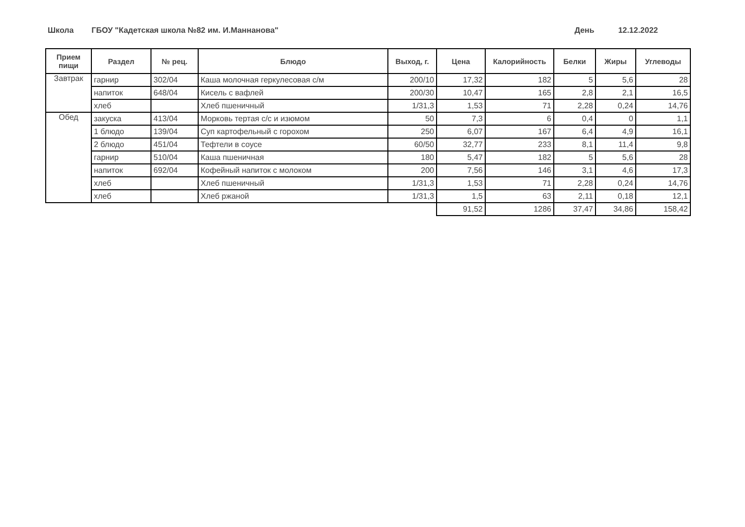Школа
ГБОУ "Кадетская школа №82 им. И.Маннанова"
День 12.12.2022
| Прием пищи | Раздел | № рец. | Блюдо | Выход, г. | Цена | Калорийность | Белки | Жиры | Углеводы |
| --- | --- | --- | --- | --- | --- | --- | --- | --- | --- |
| Завтрак | гарнир | 302/04 | Каша молочная геркулесовая с/м | 200/10 | 17,32 | 182 | 5 | 5,6 | 28 |
| | напиток | 648/04 | Кисель с вафлей | 200/30 | 10,47 | 165 | 2,8 | 2,1 | 16,5 |
| | хлеб | | Хлеб пшеничный | 1/31,3 | 1,53 | 71 | 2,28 | 0,24 | 14,76 |
| Обед | закуска | 413/04 | Морковь тертая с/с и изюмом | 50 | 7,3 | 6 | 0,4 | 0 | 1,1 |
| | 1 блюдо | 139/04 | Суп картофельный с горохом | 250 | 6,07 | 167 | 6,4 | 4,9 | 16,1 |
| | 2 блюдо | 451/04 | Тефтели в соусе | 60/50 | 32,77 | 233 | 8,1 | 11,4 | 9,8 |
| | гарнир | 510/04 | Каша пшеничная | 180 | 5,47 | 182 | 5 | 5,6 | 28 |
| | напиток | 692/04 | Кофейный напиток с молоком | 200 | 7,56 | 146 | 3,1 | 4,6 | 17,3 |
| | хлеб | | Хлеб пшеничный | 1/31,3 | 1,53 | 71 | 2,28 | 0,24 | 14,76 |
| | хлеб | | Хлеб ржаной | 1/31,3 | 1,5 | 63 | 2,11 | 0,18 | 12,1 |
| | | | | | 91,52 | 1286 | 37,47 | 34,86 | 158,42 |